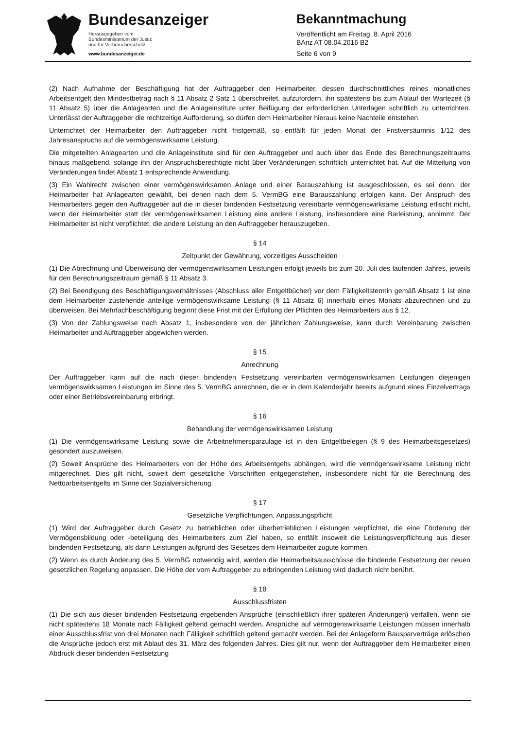Bundesanzeiger
Herausgegeben vom
Bundesministerium der Justiz
und für Verbraucherschutz
www.bundesanzeiger.de
Bekanntmachung
Veröffentlicht am Freitag, 8. April 2016
BAnz AT 08.04.2016 B2
Seite 6 von 9
(2) Nach Aufnahme der Beschäftigung hat der Auftraggeber den Heimarbeiter, dessen durchschnittliches reines monatliches Arbeitsentgelt den Mindestbetrag nach § 11 Absatz 2 Satz 1 überschreitet, aufzufordern, ihn spätestens bis zum Ablauf der Wartezeit (§ 11 Absatz 5) über die Anlagearten und die Anlageinstitute unter Beifügung der erforderlichen Unterlagen schriftlich zu unterrichten. Unterlässt der Auftraggeber die rechtzeitige Aufforderung, so dürfen dem Heimarbeiter hieraus keine Nachteile entstehen.
Unterrichtet der Heimarbeiter den Auftraggeber nicht fristgemäß, so entfällt für jeden Monat der Fristversäumnis 1/12 des Jahresanspruchs auf die vermögenswirksame Leistung.
Die mitgeteilten Anlagearten und die Anlageinstitute sind für den Auftraggeber und auch über das Ende des Berechnungszeitraums hinaus maßgebend, solange ihn der Anspruchsberechtigte nicht über Veränderungen schriftlich unterrichtet hat. Auf die Mitteilung von Veränderungen findet Absatz 1 entsprechende Anwendung.
(3) Ein Wahlrecht zwischen einer vermögenswirksamen Anlage und einer Barauszahlung ist ausgeschlossen, es sei denn, der Heimarbeiter hat Anlagearten gewählt, bei denen nach dem 5. VermBG eine Barauszahlung erfolgen kann. Der Anspruch des Heimarbeiters gegen den Auftraggeber auf die in dieser bindenden Festsetzung vereinbarte vermögenswirksame Leistung erlischt nicht, wenn der Heimarbeiter statt der vermögenswirksamen Leistung eine andere Leistung, insbesondere eine Barleistung, annimmt. Der Heimarbeiter ist nicht verpflichtet, die andere Leistung an den Auftraggeber herauszugeben.
§ 14
Zeitpunkt der Gewährung, vorzeitiges Ausscheiden
(1) Die Abrechnung und Überweisung der vermögenswirksamen Leistungen erfolgt jeweils bis zum 20. Juli des laufenden Jahres, jeweils für den Berechnungszeitraum gemäß § 11 Absatz 3.
(2) Bei Beendigung des Beschäftigungsverhältnisses (Abschluss aller Entgeltbücher) vor dem Fälligkeitstermin gemäß Absatz 1 ist eine dem Heimarbeiter zustehende anteilige vermögenswirksame Leistung (§ 11 Absatz 6) innerhalb eines Monats abzurechnen und zu überweisen. Bei Mehrfachbeschäftigung beginnt diese Frist mit der Erfüllung der Pflichten des Heimarbeiters aus § 12.
(3) Von der Zahlungsweise nach Absatz 1, insbesondere von der jährlichen Zahlungsweise, kann durch Vereinbarung zwischen Heimarbeiter und Auftraggeber abgewichen werden.
§ 15
Anrechnung
Der Auftraggeber kann auf die nach dieser bindenden Festsetzung vereinbarten vermögenswirksamen Leistungen diejenigen vermögenswirksamen Leistungen im Sinne des 5. VermBG anrechnen, die er in dem Kalenderjahr bereits aufgrund eines Einzelvertrags oder einer Betriebsvereinbarung erbringt.
§ 16
Behandlung der vermögenswirksamen Leistung
(1) Die vermögenswirksame Leistung sowie die Arbeitnehmersparzulage ist in den Entgeltbelegen (§ 9 des Heimarbeitsgesetzes) gesondert auszuweisen.
(2) Soweit Ansprüche des Heimarbeiters von der Höhe des Arbeitsentgelts abhängen, wird die vermögenswirksame Leistung nicht mitgerechnet. Dies gilt nicht, soweit dem gesetzliche Vorschriften entgegenstehen, insbesondere nicht für die Berechnung des Nettoarbeitsentgelts im Sinne der Sozialversicherung.
§ 17
Gesetzliche Verpflichtungen, Anpassungspflicht
(1) Wird der Auftraggeber durch Gesetz zu betrieblichen oder überbetrieblichen Leistungen verpflichtet, die eine Förderung der Vermögensbildung oder -beteiligung des Heimarbeiters zum Ziel haben, so entfällt insoweit die Leistungsverpflichtung aus dieser bindenden Festsetzung, als dann Leistungen aufgrund des Gesetzes dem Heimarbeiter zugute kommen.
(2) Wenn es durch Änderung des 5. VermBG notwendig wird, werden die Heimarbeitsausschüsse die bindende Festsetzung der neuen gesetzlichen Regelung anpassen. Die Höhe der vom Auftraggeber zu erbringenden Leistung wird dadurch nicht berührt.
§ 18
Ausschlussfristen
(1) Die sich aus dieser bindenden Festsetzung ergebenden Ansprüche (einschließlich ihrer späteren Änderungen) verfallen, wenn sie nicht spätestens 18 Monate nach Fälligkeit geltend gemacht werden. Ansprüche auf vermögenswirksame Leistungen müssen innerhalb einer Ausschlussfrist von drei Monaten nach Fälligkeit schriftlich geltend gemacht werden. Bei der Anlageform Bausparverträge erlöschen die Ansprüche jedoch erst mit Ablauf des 31. März des folgenden Jahres. Dies gilt nur, wenn der Auftraggeber dem Heimarbeiter einen Abdruck dieser bindenden Festsetzung